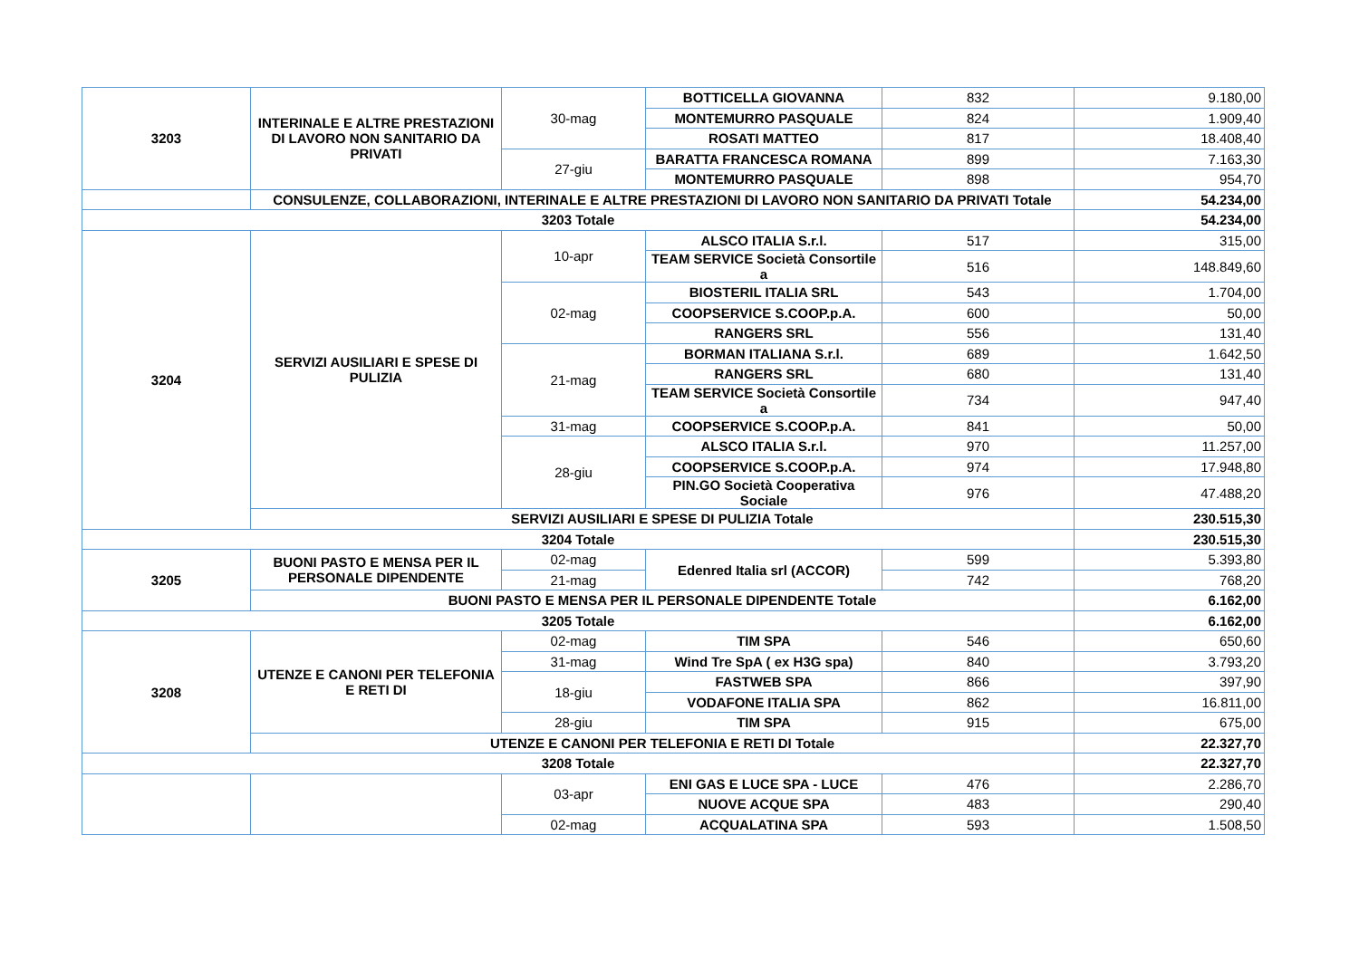| 3203 | INTERINALE E ALTRE PRESTAZIONI DI LAVORO NON SANITARIO DA PRIVATI | 30-mag | BOTTICELLA GIOVANNA | 832 | 9.180,00 |
| | | | MONTEMURRO PASQUALE | 824 | 1.909,40 |
| | | | ROSATI MATTEO | 817 | 18.408,40 |
| | | 27-giu | BARATTA FRANCESCA ROMANA | 899 | 7.163,30 |
| | | | MONTEMURRO PASQUALE | 898 | 954,70 |
| | CONSULENZE, COLLABORAZIONI, INTERINALE E ALTRE PRESTAZIONI DI LAVORO NON SANITARIO DA PRIVATI Totale | | | | 54.234,00 |
| 3203 Totale | | | | | 54.234,00 |
| 3204 | SERVIZI AUSILIARI E SPESE DI PULIZIA | 10-apr | ALSCO ITALIA S.r.l. | 517 | 315,00 |
| | | | TEAM SERVICE Società Consortile a | 516 | 148.849,60 |
| | | 02-mag | BIOSTERIL ITALIA SRL | 543 | 1.704,00 |
| | | | COOPSERVICE S.COOP.p.A. | 600 | 50,00 |
| | | | RANGERS SRL | 556 | 131,40 |
| | | 21-mag | BORMAN ITALIANA S.r.l. | 689 | 1.642,50 |
| | | | RANGERS SRL | 680 | 131,40 |
| | | | TEAM SERVICE Società Consortile a | 734 | 947,40 |
| | | 31-mag | COOPSERVICE S.COOP.p.A. | 841 | 50,00 |
| | | 28-giu | ALSCO ITALIA S.r.l. | 970 | 11.257,00 |
| | | | COOPSERVICE S.COOP.p.A. | 974 | 17.948,80 |
| | | | PIN.GO Società Cooperativa Sociale | 976 | 47.488,20 |
| | SERVIZI AUSILIARI E SPESE DI PULIZIA Totale | | | | 230.515,30 |
| 3204 Totale | | | | | 230.515,30 |
| 3205 | BUONI PASTO E MENSA PER IL PERSONALE DIPENDENTE | 02-mag | Edenred Italia srl (ACCOR) | 599 | 5.393,80 |
| | | 21-mag | | 742 | 768,20 |
| | BUONI PASTO E MENSA PER IL PERSONALE DIPENDENTE Totale | | | | 6.162,00 |
| 3205 Totale | | | | | 6.162,00 |
| 3208 | UTENZE E CANONI PER TELEFONIA E RETI DI | 02-mag | TIM SPA | 546 | 650,60 |
| | | 31-mag | Wind Tre SpA ( ex H3G spa) | 840 | 3.793,20 |
| | | 18-giu | FASTWEB SPA | 866 | 397,90 |
| | | | VODAFONE ITALIA SPA | 862 | 16.811,00 |
| | | 28-giu | TIM SPA | 915 | 675,00 |
| | UTENZE E CANONI PER TELEFONIA E RETI DI Totale | | | | 22.327,70 |
| 3208 Totale | | | | | 22.327,70 |
| | | 03-apr | ENI GAS E LUCE SPA - LUCE | 476 | 2.286,70 |
| | | | NUOVE ACQUE SPA | 483 | 290,40 |
| | | 02-mag | ACQUALATINA SPA | 593 | 1.508,50 |